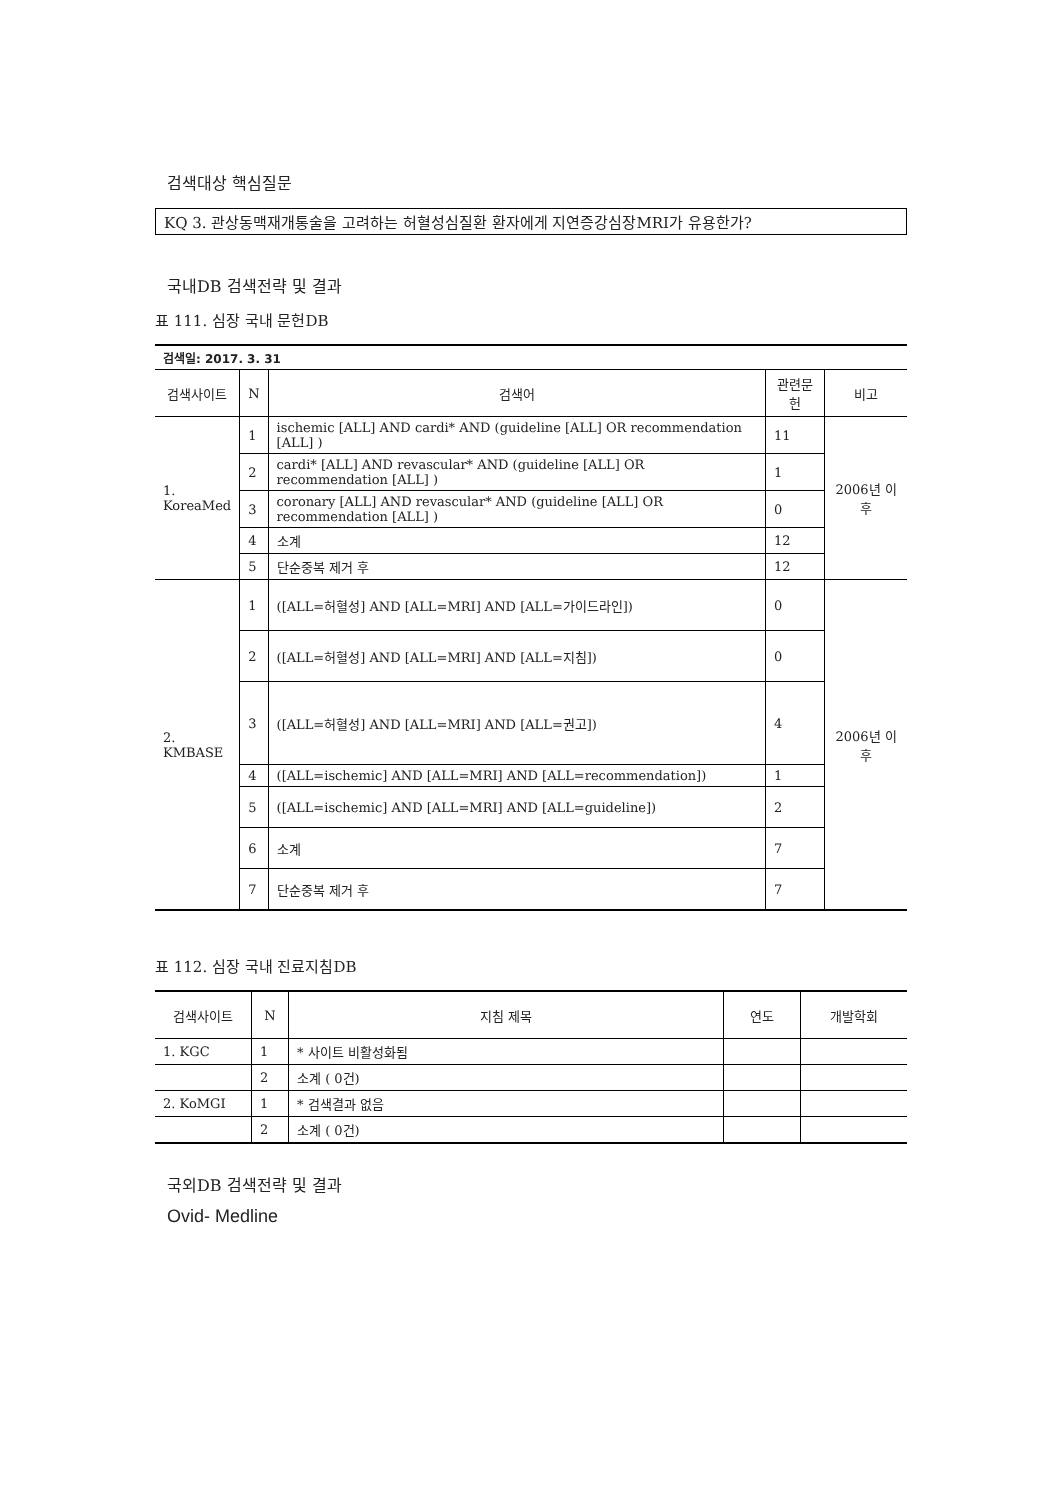검색대상 핵심질문
KQ 3. 관상동맥재개통술을 고려하는 허혈성심질환 환자에게 지연증강심장MRI가 유용한가?
국내DB 검색전략 및 결과
표 111. 심장 국내 문헌DB
| 검색일: 2017. 3. 31 | | | | |
| 검색사이트 | N | 검색어 | 관련문헌 | 비고 |
| 1. KoreaMed | 1 | ischemic [ALL] AND cardi* AND (guideline [ALL] OR recommendation [ALL] ) | 11 | 2006년 이후 |
| | 2 | cardi* [ALL] AND revascular* AND (guideline [ALL] OR recommendation [ALL] ) | 1 | |
| | 3 | coronary [ALL] AND revascular* AND (guideline [ALL] OR recommendation [ALL] ) | 0 | |
| | 4 | 소계 | 12 | |
| | 5 | 단순중복 제거 후 | 12 | |
| 2. KMBASE | 1 | ([ALL=허혈성] AND [ALL=MRI] AND [ALL=가이드라인]) | 0 | 2006년 이후 |
| | 2 | ([ALL=허혈성] AND [ALL=MRI] AND [ALL=지침]) | 0 | |
| | 3 | ([ALL=허혈성] AND [ALL=MRI] AND [ALL=권고]) | 4 | |
| | 4 | ([ALL=ischemic] AND [ALL=MRI] AND [ALL=recommendation]) | 1 | |
| | 5 | ([ALL=ischemic] AND [ALL=MRI] AND [ALL=guideline]) | 2 | |
| | 6 | 소계 | 7 | |
| | 7 | 단순중복 제거 후 | 7 | |
표 112. 심장 국내 진료지침DB
| 검색사이트 | N | 지침 제목 | 연도 | 개발학회 |
| --- | --- | --- | --- | --- |
| 1. KGC | 1 | * 사이트 비활성화됨 | | |
| | 2 | 소계 ( 0건) | | |
| 2. KoMGI | 1 | * 검색결과 없음 | | |
| | 2 | 소계 ( 0건) | | |
국외DB 검색전략 및 결과
Ovid- Medline